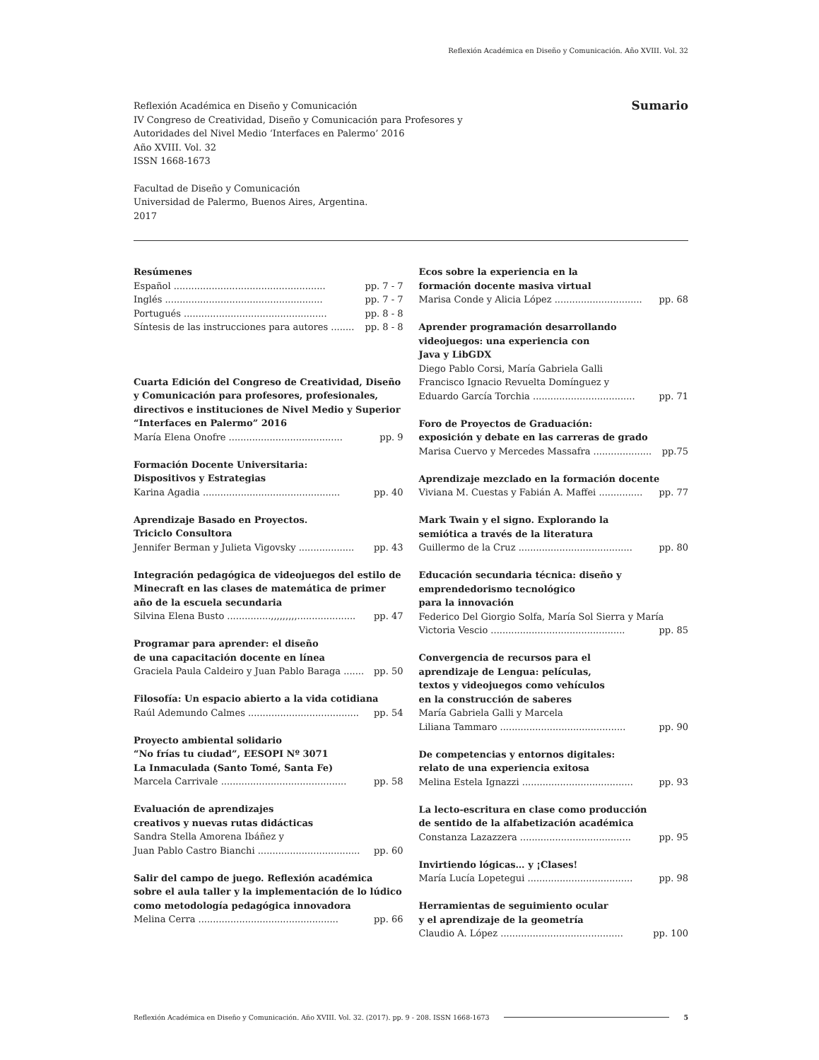Reflexión Académica en Diseño y Comunicación. Año XVIII. Vol. 32
Sumario
Reflexión Académica en Diseño y Comunicación
IV Congreso de Creatividad, Diseño y Comunicación para Profesores y
Autoridades del Nivel Medio ‘Interfaces en Palermo’ 2016
Año XVIII. Vol. 32
ISSN 1668-1673
Facultad de Diseño y Comunicación
Universidad de Palermo, Buenos Aires, Argentina.
2017
Resúmenes
Español .................................................... pp. 7 - 7
Inglés ...................................................... pp. 7 - 7
Portugués ................................................. pp. 8 - 8
Síntesis de las instrucciones para autores ........ pp. 8 - 8
Cuarta Edición del Congreso de Creatividad, Diseño y Comunicación para profesores, profesionales, directivos e instituciones de Nivel Medio y Superior “Interfaces en Palermo” 2016
María Elena Onofre ....................................... pp. 9
Formación Docente Universitaria:
Dispositivos y Estrategias
Karina Agadia ............................................... pp. 40
Aprendizaje Basado en Proyectos.
Triciclo Consultora
Jennifer Berman y Julieta Vigovsky ................... pp. 43
Integración pedagógica de videojuegos del estilo de Minecraft en las clases de matemática de primer año de la escuela secundaria
Silvina Elena Busto ...............,,,,,,,,,.................... pp. 47
Programar para aprender: el diseño
de una capacitación docente en línea
Graciela Paula Caldeiro y Juan Pablo Baraga ....... pp. 50
Filosofía: Un espacio abierto a la vida cotidiana
Raúl Ademundo Calmes ...................................... pp. 54
Proyecto ambiental solidario
“No frías tu ciudad”, EESOPI Nº 3071
La Inmaculada (Santo Tomé, Santa Fe)
Marcela Carrivale ........................................... pp. 58
Evaluación de aprendizajes
creativos y nuevas rutas didácticas
Sandra Stella Amorena Ibáñez y
Juan Pablo Castro Bianchi ................................... pp. 60
Salir del campo de juego. Reflexión académica sobre el aula taller y la implementación de lo lúdico como metodología pedagógica innovadora
Melina Cerra ................................................ pp. 66
Ecos sobre la experiencia en la
formación docente masiva virtual
Marisa Conde y Alicia López .............................. pp. 68
Aprender programación desarrollando
videojuegos: una experiencia con
Java y LibGDX
Diego Pablo Corsi, María Gabriela Galli
Francisco Ignacio Revuelta Domínguez y
Eduardo García Torchia ................................... pp. 71
Foro de Proyectos de Graduación:
exposición y debate en las carreras de grado
Marisa Cuervo y Mercedes Massafra .................... pp.75
Aprendizaje mezclado en la formación docente
Viviana M. Cuestas y Fabián A. Maffei ............... pp. 77
Mark Twain y el signo. Explorando la
semiótica a través de la literatura
Guillermo de la Cruz ....................................... pp. 80
Educación secundaria técnica: diseño y
emprendedorismo tecnológico
para la innovación
Federico Del Giorgio Solfa, María Sol Sierra y María
Victoria Vescio .............................................. pp. 85
Convergencia de recursos para el
aprendizaje de Lengua: películas,
textos y videojuegos como vehículos
en la construcción de saberes
María Gabriela Galli y Marcela
Liliana Tammaro ........................................... pp. 90
De competencias y entornos digitales:
relato de una experiencia exitosa
Melina Estela Ignazzi ...................................... pp. 93
La lecto-escritura en clase como producción
de sentido de la alfabetización académica
Constanza Lazazzera ...................................... pp. 95
Invirtiendo lógicas… y ¡Clases!
María Lucía Lopetegui .................................... pp. 98
Herramientas de seguimiento ocular
y el aprendizaje de la geometría
Claudio A. López .......................................... pp. 100
Reflexión Académica en Diseño y Comunicación. Año XVIII. Vol. 32. (2017). pp. 9 - 208. ISSN 1668-1673 5